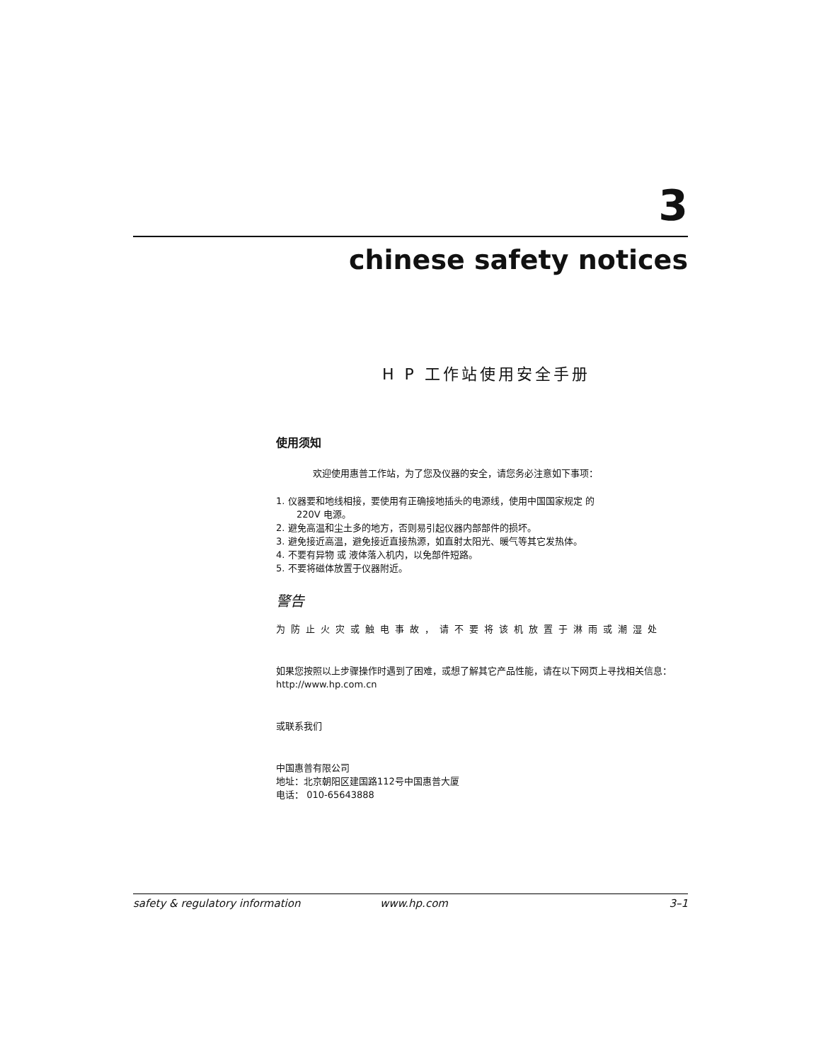3
chinese safety notices
H P 工作站使用安全手册
使用须知
欢迎使用惠普工作站，为了您及仪器的安全，请您务必注意如下事项：
1. 仪器要和地线相接，要使用有正确接地插头的电源线，使用中国国家规定 的
220V 电源。
2. 避免高温和尘土多的地方，否则易引起仪器内部部件的损坏。
3. 避免接近高温，避免接近直接热源，如直射太阳光、暖气等其它发热体。
4. 不要有异物 或 液体落入机内，以免部件短路。
5. 不要将磁体放置于仪器附近。
警告
为防止火灾或触电事故，请不要将该机放置于淋雨或潮湿处
如果您按照以上步骤操作时遇到了困难，或想了解其它产品性能，请在以下网页上寻找相关信息：http://www.hp.com.cn
或联系我们
中国惠普有限公司
地址：北京朝阳区建国路112号中国惠普大厦
电话： 010-65643888
safety & regulatory information www.hp.com 3–1